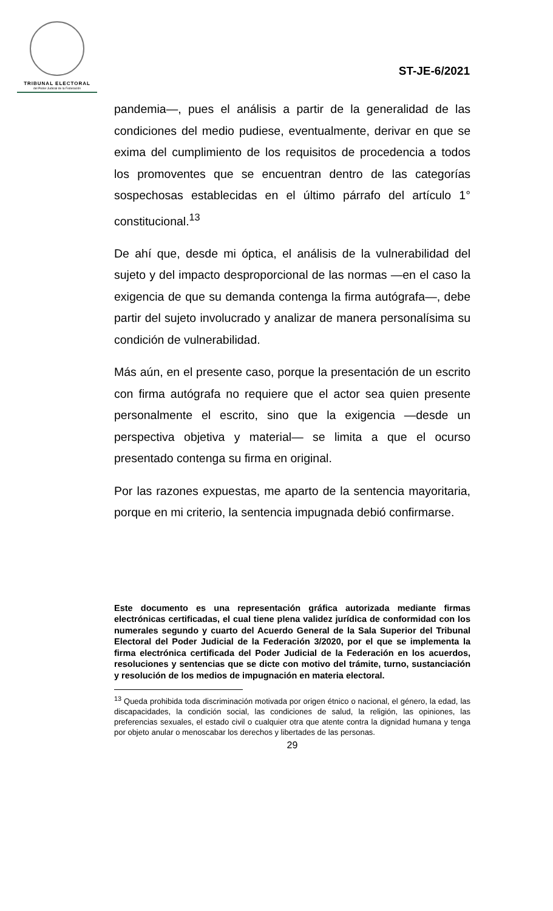TRIBUNAL ELECTORAL
del Poder Judicial de la Federación
ST-JE-6/2021
pandemia—, pues el análisis a partir de la generalidad de las condiciones del medio pudiese, eventualmente, derivar en que se exima del cumplimiento de los requisitos de procedencia a todos los promoventes que se encuentran dentro de las categorías sospechosas establecidas en el último párrafo del artículo 1° constitucional.<sup>13</sup>
De ahí que, desde mi óptica, el análisis de la vulnerabilidad del sujeto y del impacto desproporcional de las normas —en el caso la exigencia de que su demanda contenga la firma autógrafa—, debe partir del sujeto involucrado y analizar de manera personalísima su condición de vulnerabilidad.
Más aún, en el presente caso, porque la presentación de un escrito con firma autógrafa no requiere que el actor sea quien presente personalmente el escrito, sino que la exigencia —desde un perspectiva objetiva y material— se limita a que el ocurso presentado contenga su firma en original.
Por las razones expuestas, me aparto de la sentencia mayoritaria, porque en mi criterio, la sentencia impugnada debió confirmarse.
Este documento es una representación gráfica autorizada mediante firmas electrónicas certificadas, el cual tiene plena validez jurídica de conformidad con los numerales segundo y cuarto del Acuerdo General de la Sala Superior del Tribunal Electoral del Poder Judicial de la Federación 3/2020, por el que se implementa la firma electrónica certificada del Poder Judicial de la Federación en los acuerdos, resoluciones y sentencias que se dicte con motivo del trámite, turno, sustanciación y resolución de los medios de impugnación en materia electoral.
<sup>13</sup> Queda prohibida toda discriminación motivada por origen étnico o nacional, el género, la edad, las discapacidades, la condición social, las condiciones de salud, la religión, las opiniones, las preferencias sexuales, el estado civil o cualquier otra que atente contra la dignidad humana y tenga por objeto anular o menoscabar los derechos y libertades de las personas.
29